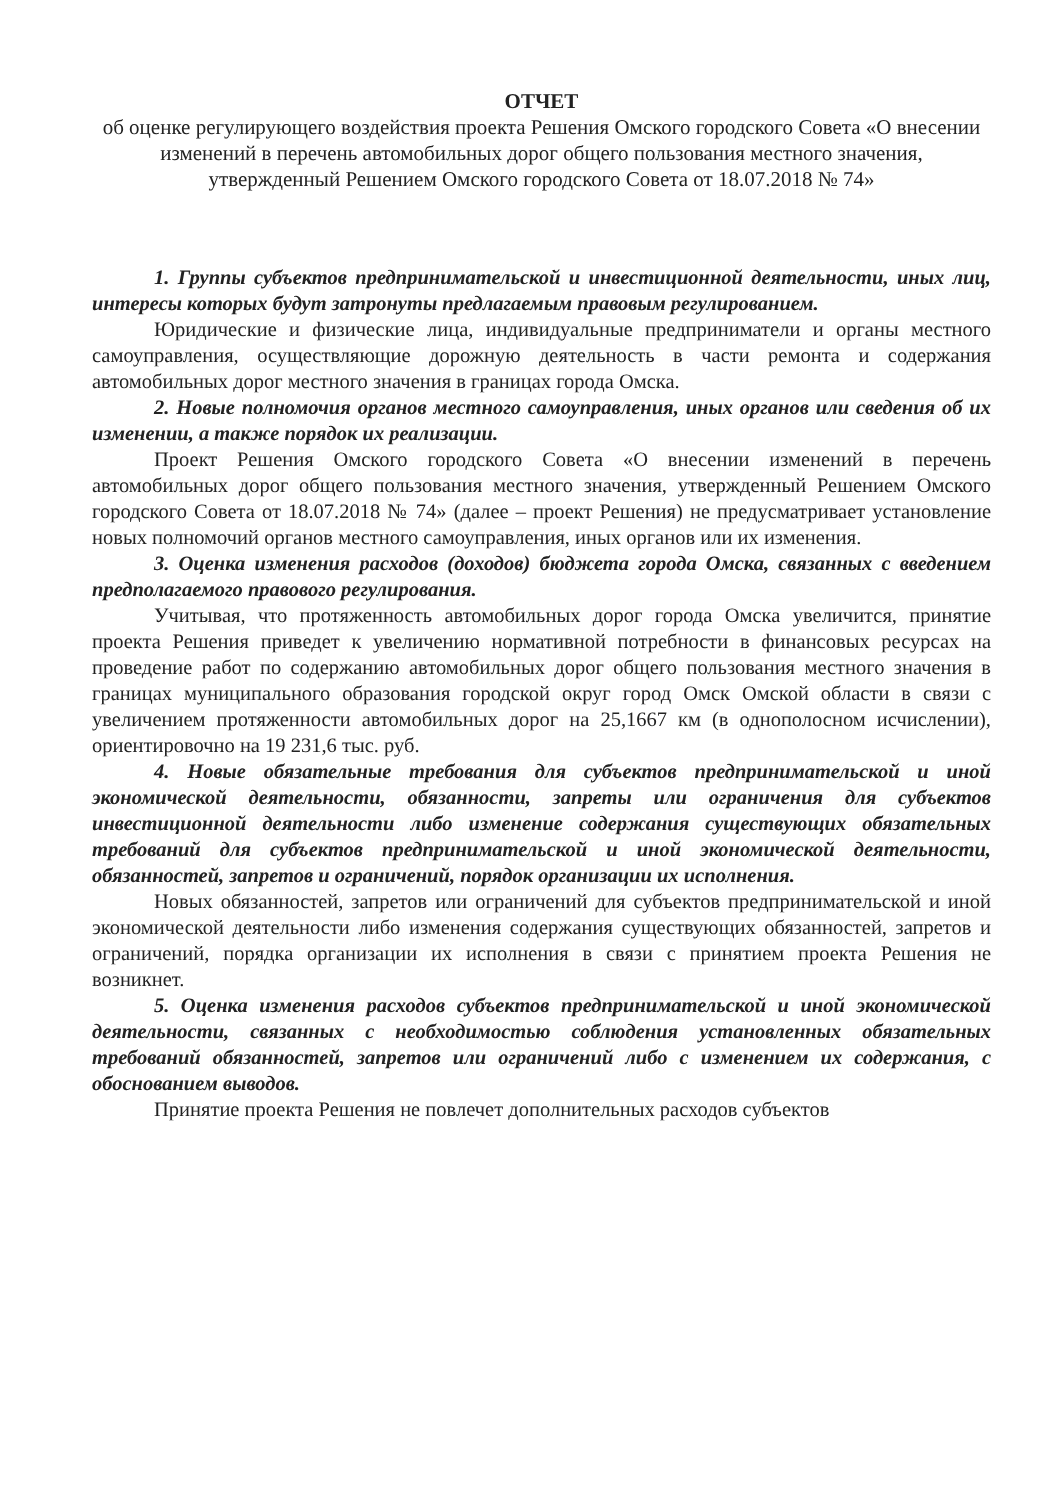ОТЧЕТ
об оценке регулирующего воздействия проекта Решения Омского городского Совета «О внесении изменений в перечень автомобильных дорог общего пользования местного значения, утвержденный Решением Омского городского Совета от 18.07.2018 № 74»
1. Группы субъектов предпринимательской и инвестиционной деятельности, иных лиц, интересы которых будут затронуты предлагаемым правовым регулированием.
Юридические и физические лица, индивидуальные предприниматели и органы местного самоуправления, осуществляющие дорожную деятельность в части ремонта и содержания автомобильных дорог местного значения в границах города Омска.
2. Новые полномочия органов местного самоуправления, иных органов или сведения об их изменении, а также порядок их реализации.
Проект Решения Омского городского Совета «О внесении изменений в перечень автомобильных дорог общего пользования местного значения, утвержденный Решением Омского городского Совета от 18.07.2018 № 74» (далее – проект Решения) не предусматривает установление новых полномочий органов местного самоуправления, иных органов или их изменения.
3. Оценка изменения расходов (доходов) бюджета города Омска, связанных с введением предполагаемого правового регулирования.
Учитывая, что протяженность автомобильных дорог города Омска увеличится, принятие проекта Решения приведет к увеличению нормативной потребности в финансовых ресурсах на проведение работ по содержанию автомобильных дорог общего пользования местного значения в границах муниципального образования городской округ город Омск Омской области в связи с увеличением протяженности автомобильных дорог на 25,1667 км (в однополосном исчислении), ориентировочно на 19 231,6 тыс. руб.
4. Новые обязательные требования для субъектов предпринимательской и иной экономической деятельности, обязанности, запреты или ограничения для субъектов инвестиционной деятельности либо изменение содержания существующих обязательных требований для субъектов предпринимательской и иной экономической деятельности, обязанностей, запретов и ограничений, порядок организации их исполнения.
Новых обязанностей, запретов или ограничений для субъектов предпринимательской и иной экономической деятельности либо изменения содержания существующих обязанностей, запретов и ограничений, порядка организации их исполнения в связи с принятием проекта Решения не возникнет.
5. Оценка изменения расходов субъектов предпринимательской и иной экономической деятельности, связанных с необходимостью соблюдения установленных обязательных требований обязанностей, запретов или ограничений либо с изменением их содержания, с обоснованием выводов.
Принятие проекта Решения не повлечет дополнительных расходов субъектов